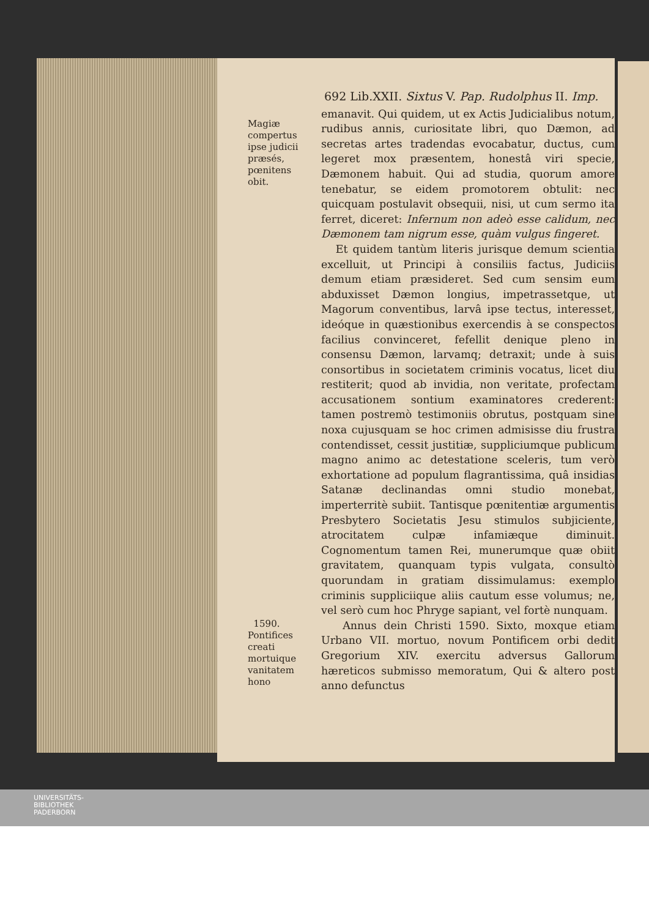692 Lib.XXII. Sixtus V. Pap. Rudolphus II. Imp.
Magiæ compertus ipse judicii præsés, pœnitens obit.
emanavit. Qui quidem, ut ex Actis Judicialibus notum, rudibus annis, curiositate libri, quo Dæmon, ad secretas artes tradendas evocabatur, ductus, cum legeret mox præsentem, honestâ viri specie, Dæmonem habuit. Qui ad studia, quorum amore tenebatur, se eidem promotorem obtulit: nec quicquam postulavit obsequii, nisi, ut cum sermo ita ferret, diceret: Infernum non adeò esse calidum, nec Dæmonem tam nigrum esse, quàm vulgus fingeret.
Et quidem tantùm literis jurisque demum scientia excelluit, ut Principi à consiliis factus, Judiciis demum etiam præsideret. Sed cum sensim eum abduxisset Dæmon longius, impetrassetque, ut Magorum conventibus, larvâ ipse tectus, interesset, ideóque in quæstionibus exercendis à se conspectos facilius convinceret, fefellit denique pleno in consensu Dæmon, larvamq; detraxit; unde à suis consortibus in societatem criminis vocatus, licet diu restiterit; quod ab invidia, non veritate, profectam accusationem sontium examinatores crederent: tamen postremò testimoniis obrutus, postquam sine noxa cujusquam se hoc crimen admisisse diu frustra contendisset, cessit justitiæ, suppliciumque publicum magno animo ac detestatione sceleris, tum verò exhortatione ad populum flagrantissima, quâ insidias Satanæ declinandas omni studio monebat, imperterritè subiit. Tantisque pœnitentiæ argumentis Presbytero Societatis Jesu stimulos subjiciente, atrocitatem culpæ infamiæque diminuit. Cognomentum tamen Rei, munerumque quæ obiit gravitatem, quanquam typis vulgata, consultò quorundam in gratiam dissimulamus: exemplo criminis suppliciique aliis cautum esse volumus; ne, vel serò cum hoc Phryge sapiant, vel fortè nunquam.
1590.
Pontifices creati mortuique vanitatem hono
Annus dein Christi 1590. Sixto, moxque etiam Urbano VII. mortuo, novum Pontificem orbi dedit Gregorium XIV. exercitu adversus Gallorum hæreticos submisso memoratum, Qui & altero post anno defunctus
UNIVERSITÄTS-
BIBLIOTHEK
PADERBORN